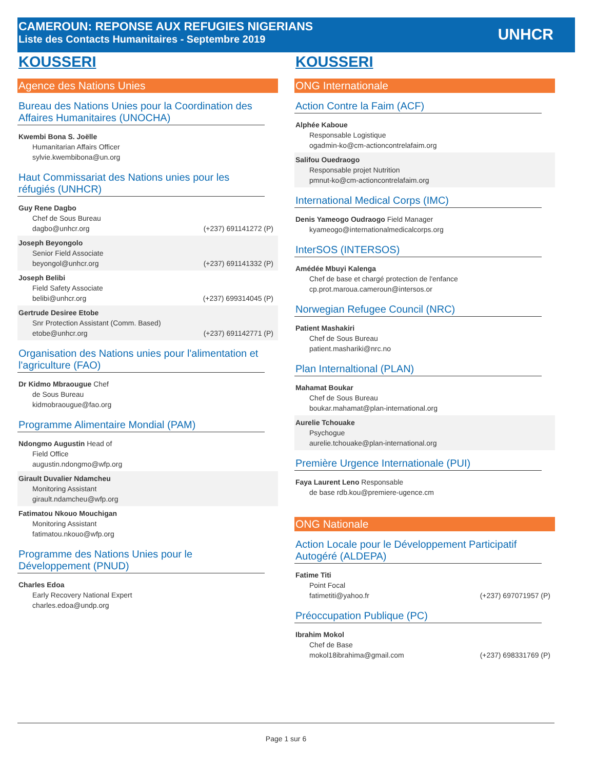CAMEROUN: REPONSE AUX REFUGIES NIGERIANS
Liste des Contacts Humanitaires - Septembre 2019
UNHCR
KOUSSERI
Agence des Nations Unies
Bureau des Nations Unies pour la Coordination des Affaires Humanitaires (UNOCHA)
Kwembi Bona S. Joëlle
Humanitarian Affairs Officer
sylvie.kwembibona@un.org
Haut Commissariat des Nations unies pour les réfugiés (UNHCR)
Guy Rene Dagbo
Chef de Sous Bureau
dagbo@unhcr.org (+237) 691141272 (P)
Joseph Beyongolo
Senior Field Associate
beyongol@unhcr.org (+237) 691141332 (P)
Joseph Belibi
Field Safety Associate
belibi@unhcr.org (+237) 699314045 (P)
Gertrude Desiree Etobe
Snr Protection Assistant (Comm. Based)
etobe@unhcr.org (+237) 691142771 (P)
Organisation des Nations unies pour l'alimentation et l'agriculture (FAO)
Dr Kidmo Mbraougue Chef
de Sous Bureau
kidmobraougue@fao.org
Programme Alimentaire Mondial (PAM)
Ndongmo Augustin Head of
Field Office
augustin.ndongmo@wfp.org
Girault Duvalier Ndamcheu
Monitoring Assistant
girault.ndamcheu@wfp.org
Fatimatou Nkouo Mouchigan
Monitoring Assistant
fatimatou.nkouo@wfp.org
Programme des Nations Unies pour le Développement (PNUD)
Charles Edoa
Early Recovery National Expert
charles.edoa@undp.org
KOUSSERI
ONG Internationale
Action Contre la Faim (ACF)
Alphée Kaboue
Responsable Logistique
ogadmin-ko@cm-actioncontrelafaim.org
Salifou Ouedraogo
Responsable projet Nutrition
pmnut-ko@cm-actioncontrelafaim.org
International Medical Corps (IMC)
Denis Yameogo Oudraogo Field Manager
kyameogo@internationalmedicalcorps.org
InterSOS (INTERSOS)
Amédée Mbuyi Kalenga
Chef de base et chargé protection de l'enfance
cp.prot.maroua.cameroun@intersos.or
Norwegian Refugee Council (NRC)
Patient Mashakiri
Chef de Sous Bureau
patient.mashariki@nrc.no
Plan Internaltional (PLAN)
Mahamat Boukar
Chef de Sous Bureau
boukar.mahamat@plan-international.org
Aurelie Tchouake
Psychogue
aurelie.tchouake@plan-international.org
Première Urgence Internationale (PUI)
Faya Laurent Leno Responsable
de base rdb.kou@premiere-ugence.cm
ONG Nationale
Action Locale pour le Développement Participatif Autogéré (ALDEPA)
Fatime Titi
Point Focal
fatimetiti@yahoo.fr (+237) 697071957 (P)
Préoccupation Publique (PC)
Ibrahim Mokol
Chef de Base
mokol18ibrahima@gmail.com (+237) 698331769 (P)
Page 1 sur 6